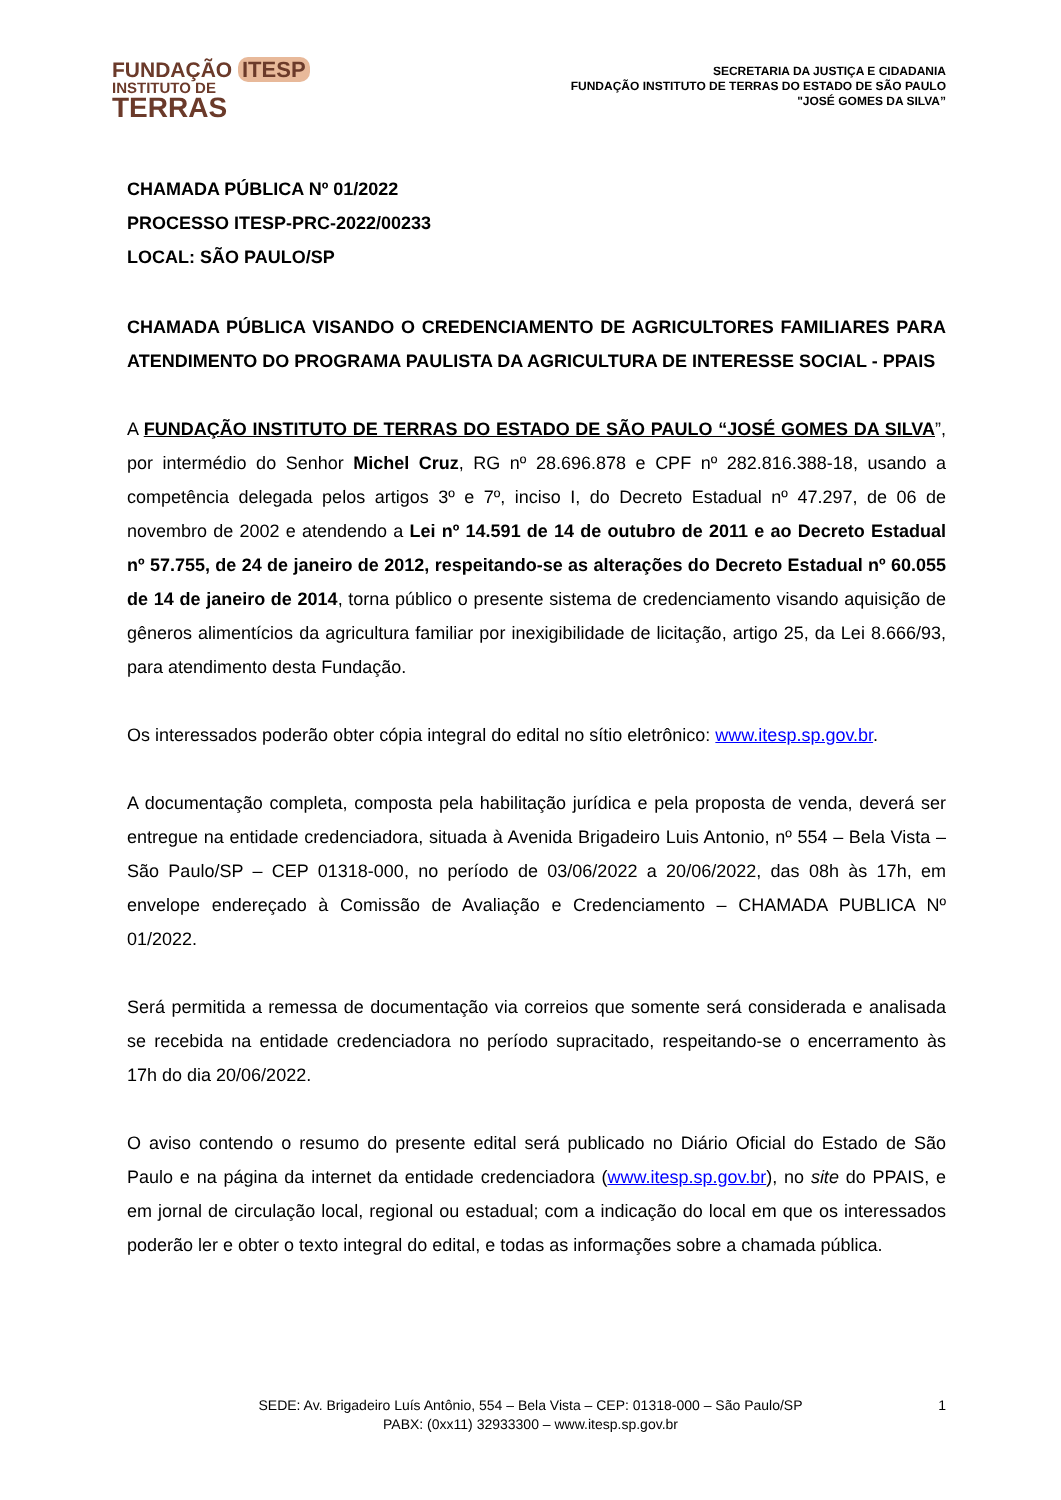FUNDAÇÃO ITESP
INSTITUTO DE
TERRAS
SECRETARIA DA JUSTIÇA E CIDADANIA
FUNDAÇÃO INSTITUTO DE TERRAS DO ESTADO DE SÃO PAULO
"JOSÉ GOMES DA SILVA”
CHAMADA PÚBLICA Nº 01/2022
PROCESSO ITESP-PRC-2022/00233
LOCAL: SÃO PAULO/SP
CHAMADA PÚBLICA VISANDO O CREDENCIAMENTO DE AGRICULTORES FAMILIARES PARA ATENDIMENTO DO PROGRAMA PAULISTA DA AGRICULTURA DE INTERESSE SOCIAL - PPAIS
A FUNDAÇÃO INSTITUTO DE TERRAS DO ESTADO DE SÃO PAULO “JOSÉ GOMES DA SILVA”, por intermédio do Senhor Michel Cruz, RG nº 28.696.878 e CPF nº 282.816.388-18, usando a competência delegada pelos artigos 3º e 7º, inciso I, do Decreto Estadual nº 47.297, de 06 de novembro de 2002 e atendendo a Lei nº 14.591 de 14 de outubro de 2011 e ao Decreto Estadual nº 57.755, de 24 de janeiro de 2012, respeitando-se as alterações do Decreto Estadual nº 60.055 de 14 de janeiro de 2014, torna público o presente sistema de credenciamento visando aquisição de gêneros alimentícios da agricultura familiar por inexigibilidade de licitação, artigo 25, da Lei 8.666/93, para atendimento desta Fundação.
Os interessados poderão obter cópia integral do edital no sítio eletrônico: www.itesp.sp.gov.br.
A documentação completa, composta pela habilitação jurídica e pela proposta de venda, deverá ser entregue na entidade credenciadora, situada à Avenida Brigadeiro Luis Antonio, nº 554 – Bela Vista – São Paulo/SP – CEP 01318-000, no período de 03/06/2022 a 20/06/2022, das 08h às 17h, em envelope endereçado à Comissão de Avaliação e Credenciamento – CHAMADA PUBLICA Nº 01/2022.
Será permitida a remessa de documentação via correios que somente será considerada e analisada se recebida na entidade credenciadora no período supracitado, respeitando-se o encerramento às 17h do dia 20/06/2022.
O aviso contendo o resumo do presente edital será publicado no Diário Oficial do Estado de São Paulo e na página da internet da entidade credenciadora (www.itesp.sp.gov.br), no site do PPAIS, e em jornal de circulação local, regional ou estadual; com a indicação do local em que os interessados poderão ler e obter o texto integral do edital, e todas as informações sobre a chamada pública.
SEDE: Av. Brigadeiro Luís Antônio, 554 – Bela Vista – CEP: 01318-000 – São Paulo/SP
PABX: (0xx11) 32933300 – www.itesp.sp.gov.br
1